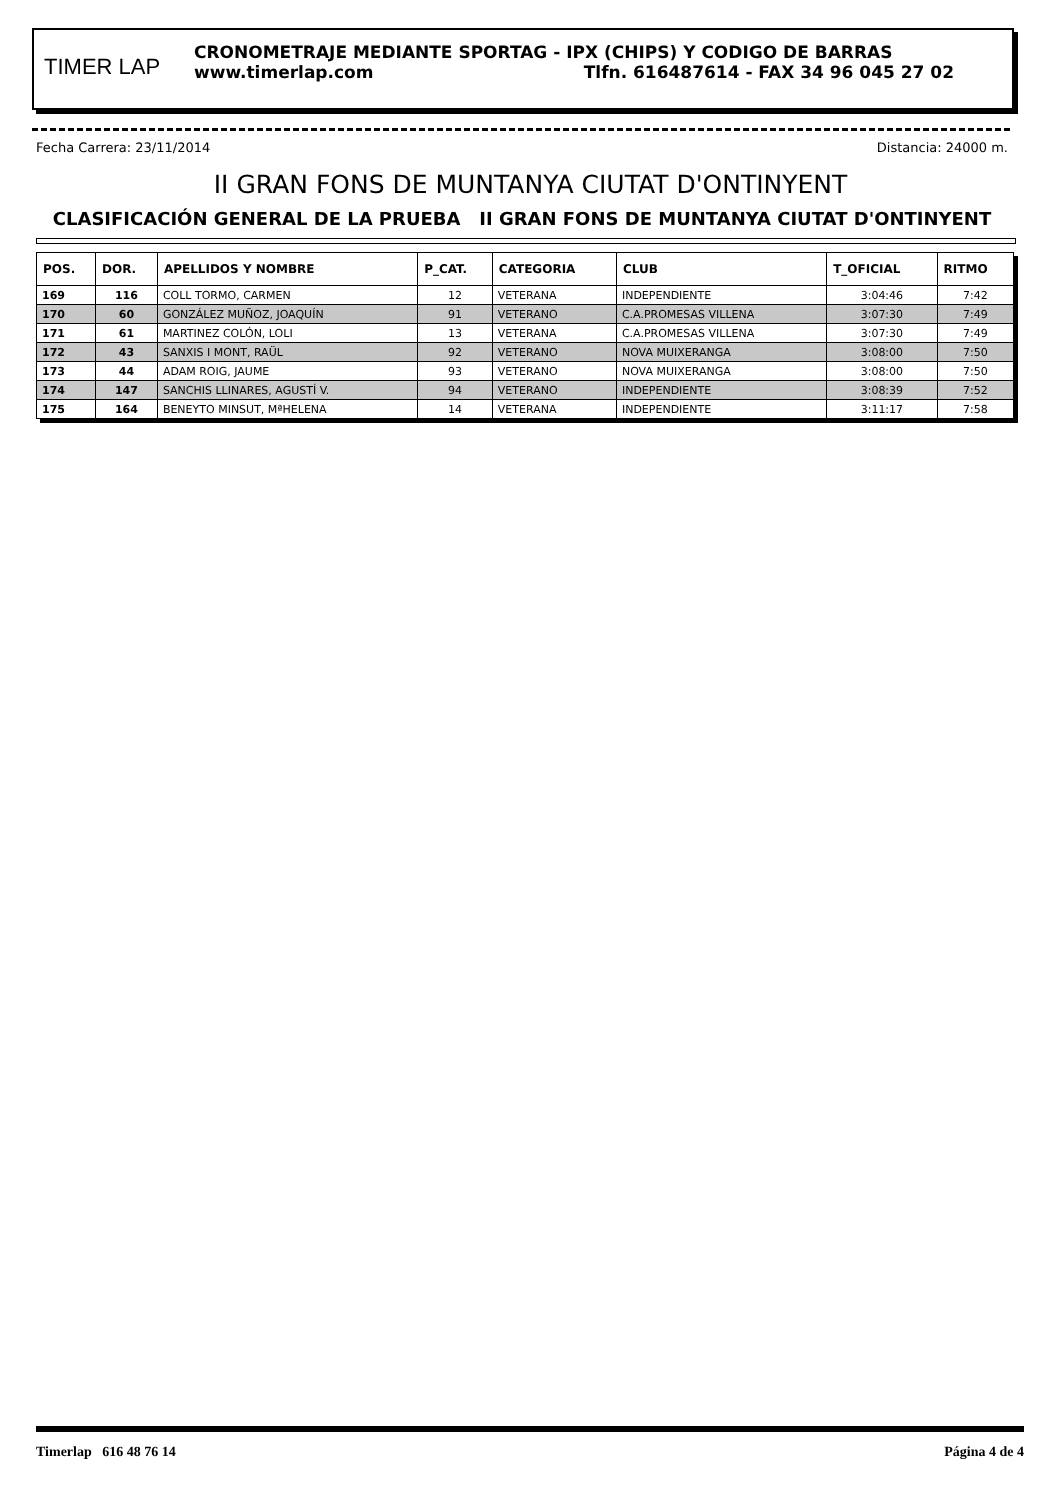TIMER LAP
CRONOMETRAJE MEDIANTE SPORTAG - IPX (CHIPS) Y CODIGO DE BARRAS
www.timerlap.com Tlfn. 616487614 - FAX 34 96 045 27 02
Fecha Carrera: 23/11/2014 Distancia: 24000 m.
II GRAN FONS DE MUNTANYA CIUTAT D'ONTINYENT
CLASIFICACIÓN GENERAL DE LA PRUEBA II GRAN FONS DE MUNTANYA CIUTAT D'ONTINYENT
| POS. | DOR. | APELLIDOS Y NOMBRE | P_CAT. | CATEGORIA | CLUB | T_OFICIAL | RITMO |
| --- | --- | --- | --- | --- | --- | --- | --- |
| 169 | 116 | COLL TORMO, CARMEN | 12 | VETERANA | INDEPENDIENTE | 3:04:46 | 7:42 |
| 170 | 60 | GONZÁLEZ MUÑOZ, JOAQUÍN | 91 | VETERANO | C.A.PROMESAS VILLENA | 3:07:30 | 7:49 |
| 171 | 61 | MARTINEZ COLÓN, LOLI | 13 | VETERANA | C.A.PROMESAS VILLENA | 3:07:30 | 7:49 |
| 172 | 43 | SANXIS I MONT, RAÜL | 92 | VETERANO | NOVA MUIXERANGA | 3:08:00 | 7:50 |
| 173 | 44 | ADAM ROIG, JAUME | 93 | VETERANO | NOVA MUIXERANGA | 3:08:00 | 7:50 |
| 174 | 147 | SANCHIS LLINARES, AGUSTÍ V. | 94 | VETERANO | INDEPENDIENTE | 3:08:39 | 7:52 |
| 175 | 164 | BENEYTO MINSUT, MªHELENA | 14 | VETERANA | INDEPENDIENTE | 3:11:17 | 7:58 |
Timerlap 616 48 76 14 Página 4 de 4